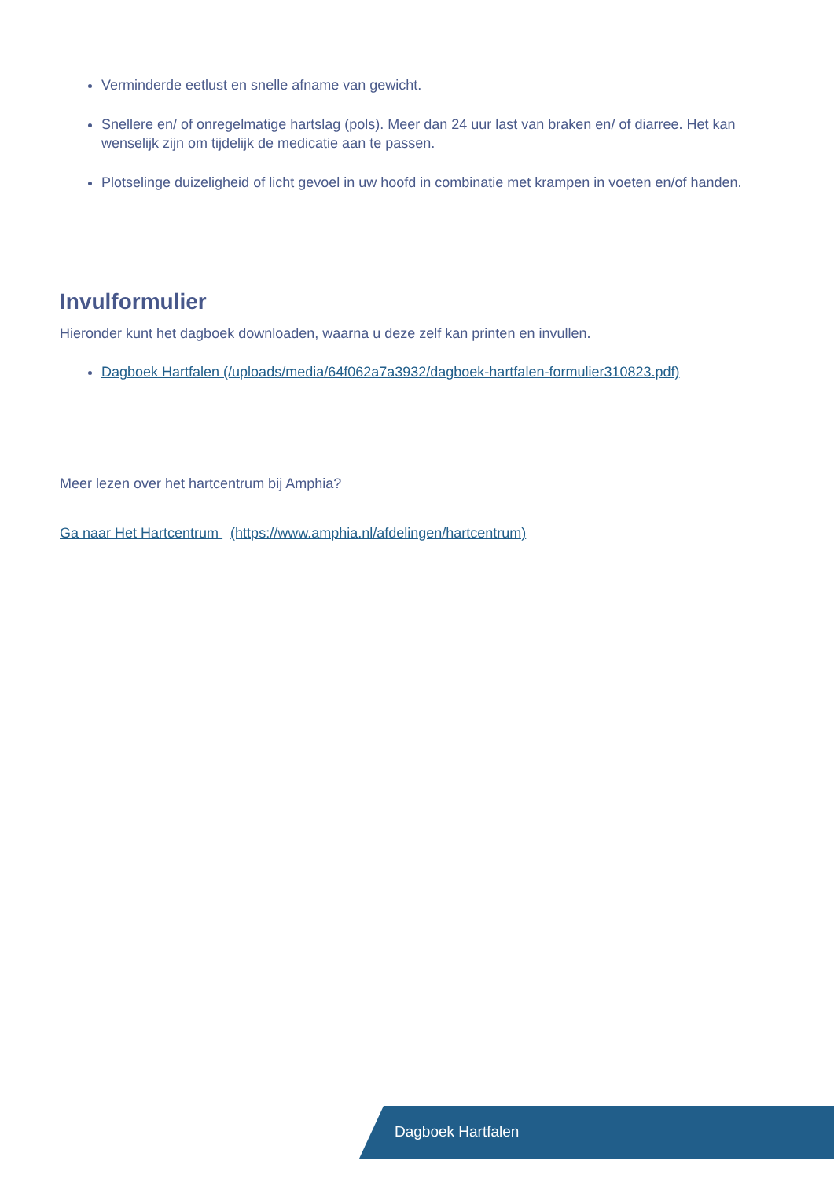Verminderde eetlust en snelle afname van gewicht.
Snellere en/ of onregelmatige hartslag (pols). Meer dan 24 uur last van braken en/ of diarree. Het kan wenselijk zijn om tijdelijk de medicatie aan te passen.
Plotselinge duizeligheid of licht gevoel in uw hoofd in combinatie met krampen in voeten en/of handen.
Invulformulier
Hieronder kunt het dagboek downloaden, waarna u deze zelf kan printen en invullen.
Dagboek Hartfalen (/uploads/media/64f062a7a3932/dagboek-hartfalen-formulier310823.pdf)
Meer lezen over het hartcentrum bij Amphia?
Ga naar Het Hartcentrum (https://www.amphia.nl/afdelingen/hartcentrum)
Dagboek Hartfalen